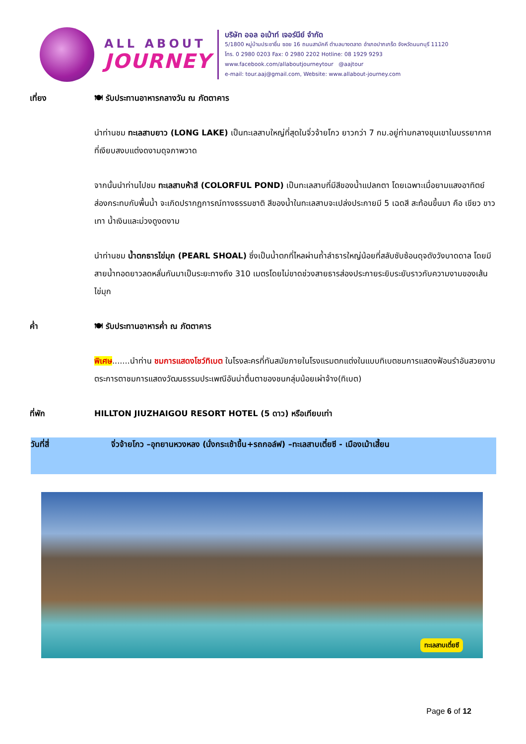ALL ABOUT
JOURNEY
บริษัท ออล อเบ้าท์ เจอร์นีย์ จำกัด
5/1800 หมู่บ้านประชาชื่น ซอย 16 ถนนสามัคคี ตำบลบางตลาด อำเภอปากเกร็ด จังหวัดนนทบุรี 11120
โทร. 0 2980 0203 Fax: 0 2980 2202 Hotline: 08 1929 9293
www.facebook.com/allaboutjourneytour @aajtour
e-mail: tour.aaj@gmail.com, Website: www.allabout-journey.com
เที่ยง 🍽 รับประทานอาหารกลางวัน ณ ภัตตาคาร
นำท่านชม ทะเลสาบยาว (LONG LAKE) เป็นทะเลสาบใหญ่ที่สุดในจิ่วจ้ายโกว ยาวกว่า 7 กม.อยู่ท่ามกลางขุนเขาในบรรยากาศที่เงียบสงบแต่งดงามดุจภาพวาด
จากนั้นนำท่านไปชม ทะเลสาบห้าสี (COLORFUL POND) เป็นทะเลสาบที่มีสีของน้ำแปลกตา โดยเฉพาะเมื่อยามแสงอาทิตย์ส่องกระทบกับพื้นน้ำ จะเกิดปรากฏการณ์ทางธรรมชาติ สีของน้ำในทะเลสาบจะเปล่งประกายมี 5 เฉดสี สะท้อนขึ้นมา คือ เขียว ขาว เทา น้ำเงินและม่วงดูงดงาม
นำท่านชม น้ำตกธารไข่มุก (PEARL SHOAL) ซึ่งเป็นน้ำตกที่ไหลผ่านถ้ำลำธารใหญ่น้อยที่สลับซับซ้อนดุจดังวังบาดดาล โดยมีสายน้ำทอดยาวลดหลั่นกันมาเป็นระยะทางถึง 310 เมตรโดยไม่ขาดช่วงสายธารส่องประกายระยิบระยับราวกับความงามของเส้นไข่มุก
ค่ำ 🍽 รับประทานอาหารค่ำ ณ ภัตตาคาร
พิเศษ.......นำท่าน ชมการแสดงโชว์ทิเบต ในโรงละครที่ทันสมัยภายในโรงแรมตกแต่งในแบบทิเบตชมการแสดงฟ้อนรำอันสวยงามตระการตาชมการแสดงวัฒนธรรมประเพณีอันน่าตื่นตาของชนกลุ่มน้อยเผ่าจ้าง(ทิเบต)
ที่พัก HILLTON JIUZHAIGOU RESORT HOTEL (5 ดาว) หรือเทียบเท่า
วันที่สี่ จิ่วจ้ายโกว –อุทยานหวงหลง (นั่งกระเช้าขึ้น+รถกอล์ฟ) –ทะเลสาบเตี๋ยซี - เมืองเม้าเสี้ยน
ทะเลสาบเตี๋ยซี
Page 6 of 12